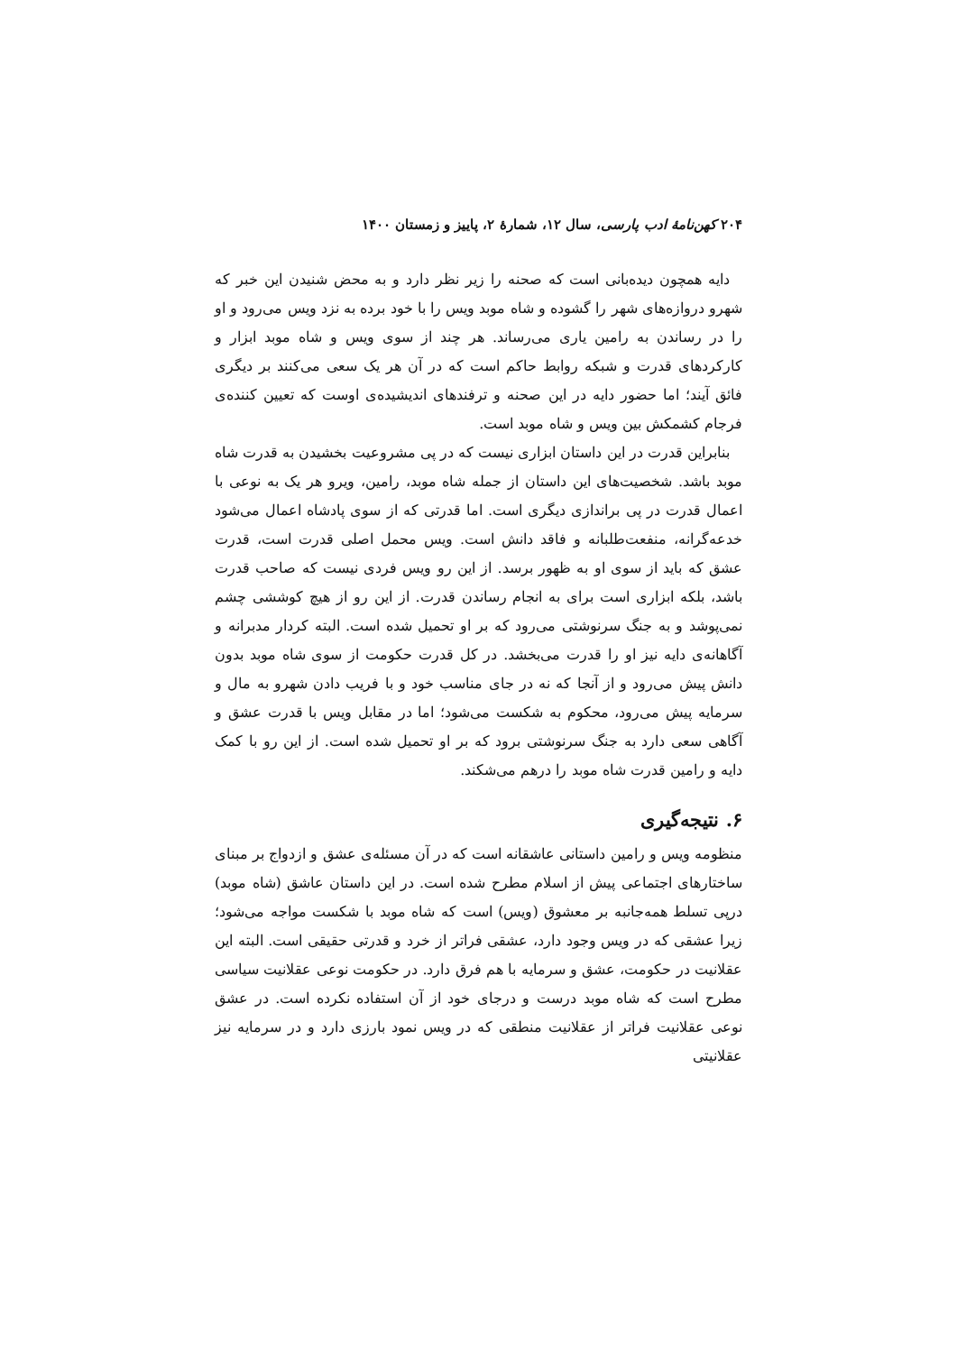۲۰۴ کهن‌نامهٔ ادب پارسی، سال ۱۲، شمارهٔ ۲، پاییز و زمستان ۱۴۰۰
دایه همچون دیده‌بانی است که صحنه را زیر نظر دارد و به محض شنیدن این خبر که شهرو دروازه‌های شهر را گشوده و شاه موبد ویس را با خود برده به نزد ویس می‌رود و او را در رساندن به رامین یاری می‌رساند. هر چند از سوی ویس و شاه موبد ابزار و کارکردهای قدرت و شبکه روابط حاکم است که در آن هر یک سعی می‌کنند بر دیگری فائق آیند؛ اما حضور دایه در این صحنه و ترفندهای اندیشیده‌ی اوست که تعیین کننده‌ی فرجام کشمکش بین ویس و شاه موبد است.
بنابراین قدرت در این داستان ابزاری نیست که در پی مشروعیت بخشیدن به قدرت شاه موبد باشد. شخصیت‌های این داستان از جمله شاه موبد، رامین، ویرو هر یک به نوعی با اعمال قدرت در پی براندازی دیگری است. اما قدرتی که از سوی پادشاه اعمال می‌شود خدعه‌گرانه، منفعت‌طلبانه و فاقد دانش است. ویس محمل اصلی قدرت است، قدرت عشق که باید از سوی او به ظهور برسد. از این رو ویس فردی نیست که صاحب قدرت باشد، بلکه ابزاری است برای به انجام رساندن قدرت. از این رو از هیچ کوششی چشم نمی‌پوشد و به جنگ سرنوشتی می‌رود که بر او تحمیل شده است. البته کردار مدبرانه و آگاهانه‌ی دایه نیز او را قدرت می‌بخشد. در کل قدرت حکومت از سوی شاه موبد بدون دانش پیش می‌رود و از آنجا که نه در جای مناسب خود و با فریب دادن شهرو به مال و سرمایه پیش می‌رود، محکوم به شکست می‌شود؛ اما در مقابل ویس با قدرت عشق و آگاهی سعی دارد به جنگ سرنوشتی برود که بر او تحمیل شده است. از این رو با کمک دایه و رامین قدرت شاه موبد را درهم می‌شکند.
۶. نتیجه‌گیری
منظومه ویس و رامین داستانی عاشقانه است که در آن مسئله‌ی عشق و ازدواج بر مبنای ساختارهای اجتماعی پیش از اسلام مطرح شده است. در این داستان عاشق (شاه موبد) درپی تسلط همه‌جانبه بر معشوق (ویس) است که شاه موبد با شکست مواجه می‌شود؛ زیرا عشقی که در ویس وجود دارد، عشقی فراتر از خرد و قدرتی حقیقی است. البته این عقلانیت در حکومت، عشق و سرمایه با هم فرق دارد. در حکومت نوعی عقلانیت سیاسی مطرح است که شاه موبد درست و درجای خود از آن استفاده نکرده است. در عشق نوعی عقلانیت فراتر از عقلانیت منطقی که در ویس نمود بارزی دارد و در سرمایه نیز عقلانیتی